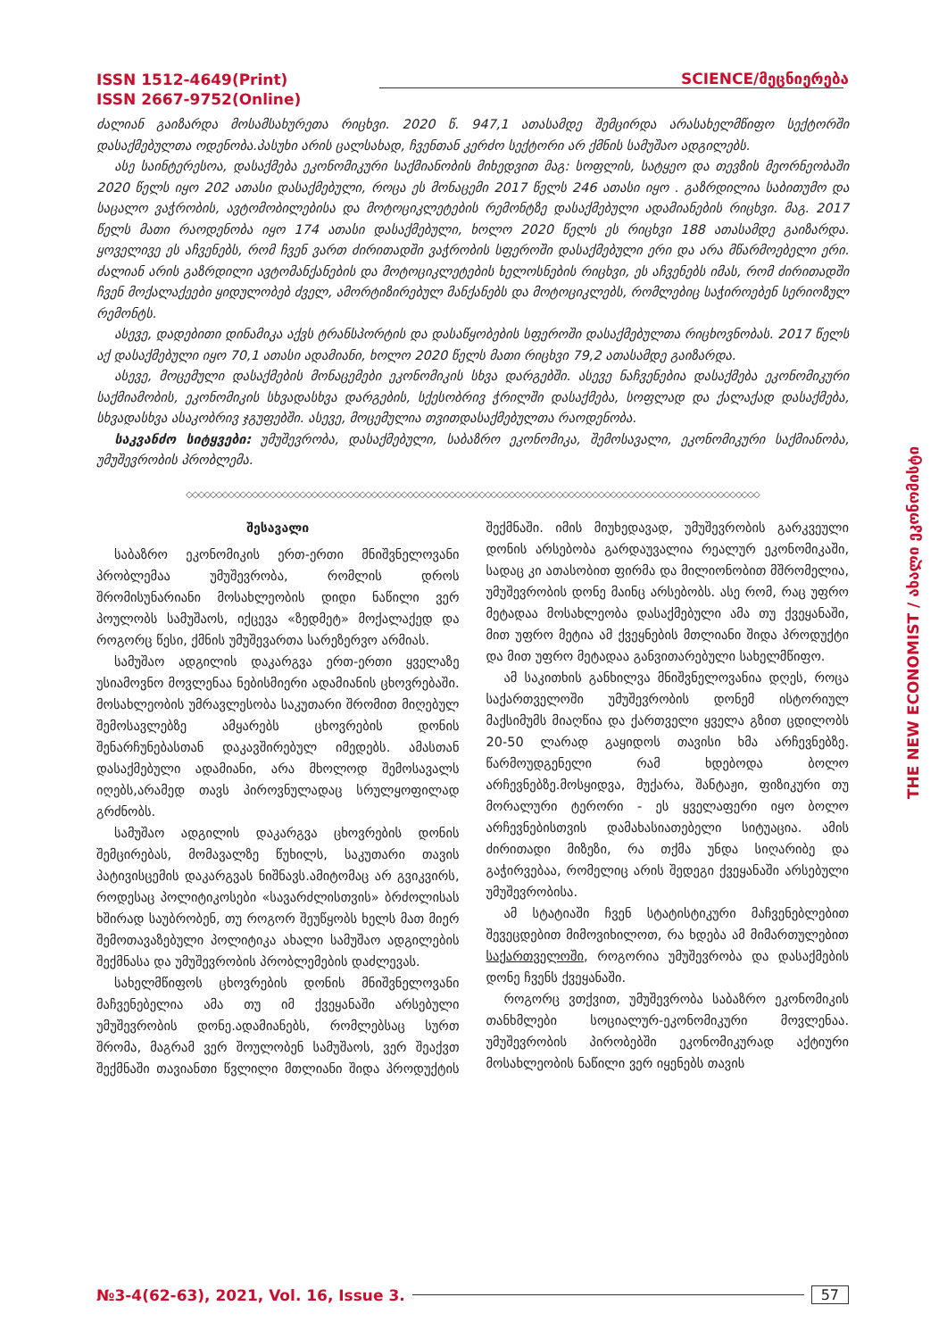ISSN 1512-4649(Print)
ISSN 2667-9752(Online)
SCIENCE/მეცნიერება
THE NEW ECONOMIST / ახალი ეკონომისტი
ძალიან გაიზარდა მოსამსახურეთა რიცხვი. 2020 წ. 947,1 ათასამდე შემცირდა არასახელმწიფო სექტორში დასაქმებულთა ოდენობა.პასუხი არის ცალსახად, ჩვენთან კერძო სექტორი არ ქმნის სამუშაო ადგილებს.
ასე საინტერესოა, დასაქმება ეკონომიკური საქმიანობის მიხედვით მაგ: სოფლის, სატყეო და თევზის მეორნეობაში 2020 წელს იყო 202 ათასი დასაქმებული, როცა ეს მონაცემი 2017 წელს 246 ათასი იყო . გაზრდილია საბითუმო და საცალო ვაჭრობის, ავტომობილებისა და მოტოციკლეტების რემონტზე დასაქმებული ადამიანების რიცხვი. მაგ. 2017 წელს მათი რაოდენობა იყო 174 ათასი დასაქმებული, ხოლო 2020 წელს ეს რიცხვი 188 ათასამდე გაიზარდა. ყოველივე ეს აჩვენებს, რომ ჩვენ ვართ ძირითადში ვაჭრობის სფეროში დასაქმებული ერი და არა მწარმოებელი ერი. ძალიან არის გაზრდილი ავტომანქანების და მოტოციკლეტების ხელოსნების რიცხვი, ეს აჩვენებს იმას, რომ ძირითადში ჩვენ მოქალაქეები ყიდულობებ ძველ, ამორტიზირებულ მანქანებს და მოტოციკლებს, რომლებიც საჭიროებენ სერიოზულ რემონტს.
ასევე, დადებითი დინამიკა აქვს ტრანსპორტის და დასაწყობების სფეროში დასაქმებულთა რიცხოვნობას. 2017 წელს აქ დასაქმებული იყო 70,1 ათასი ადამიანი, ხოლო 2020 წელს მათი რიცხვი 79,2 ათასამდე გაიზარდა.
ასევე, მოცემული დასაქმების მონაცემები ეკონომიკის სხვა დარგებში. ასევე ნაჩვენებია დასაქმება ეკონომიკური საქმიამობის, ეკონომიკის სხვადასხვა დარგების, სქესობრივ ჭრილში დასაქმება, სოფლად და ქალაქად დასაქმება, სხვადასხვა ასაკობრივ ჯგუფებში. ასევე, მოცემულია თვითდასაქმებულთა რაოდენობა.
საკვანძო სიტყვები: უმუშევრობა, დასაქმებული, საბაზრო ეკონომიკა, შემოსავალი, ეკონომიკური საქმიანობა, უმუშევრობის პრობლემა.
◇◇◇◇◇◇◇◇◇◇◇◇◇◇◇◇◇◇◇◇◇◇◇◇◇◇◇◇◇◇◇◇◇◇◇◇◇◇◇◇◇◇◇◇◇◇◇◇◇◇◇◇◇◇◇◇◇◇◇◇◇◇◇◇◇◇◇◇◇◇◇◇◇◇◇◇◇◇◇◇◇◇◇◇◇◇◇◇◇◇◇◇◇◇◇◇
შესავალი
საბაზრო ეკონომიკის ერთ-ერთი მნიშვნელოვანი პრობლემაა უმუშევრობა, რომლის დროს შრომისუნარიანი მოსახლეობის დიდი ნაწილი ვერ პოულობს სამუშაოს, იქცევა «ზედმეტ» მოქალაქედ და როგორც წესი, ქმნის უმუშევართა სარეზერვო არმიას.
სამუშაო ადგილის დაკარგვა ერთ-ერთი ყველაზე უსიამოვნო მოვლენაა ნებისმიერი ადამიანის ცხოვრებაში. მოსახლეობის უმრავლესობა საკუთარი შრომით მიღებულ შემოსავლებზე ამყარებს ცხოვრების დონის შენარჩუნებასთან დაკავშირებულ იმედებს. ამასთან დასაქმებული ადამიანი, არა მხოლოდ შემოსავალს იღებს,არამედ თავს პიროვნულადაც სრულყოფილად გრძნობს.
სამუშაო ადგილის დაკარგვა ცხოვრების დონის შემცირებას, მომავალზე წუხილს, საკუთარი თავის პატივისცემის დაკარგვას ნიშნავს.ამიტომაც არ გვიკვირს, როდესაც პოლიტიკოსები «სავარძლისთვის» ბრძოლისას ხშირად საუბრობენ, თუ როგორ შეუწყობს ხელს მათ მიერ შემოთავაზებული პოლიტიკა ახალი სამუშაო ადგილების შექმნასა და უმუშევრობის პრობლემების დაძლევას.
სახელმწიფოს ცხოვრების დონის მნიშვნელოვანი მაჩვენებელია ამა თუ იმ ქვეყანაში არსებული უმუშევრობის დონე.ადამიანებს, რომლებსაც სურთ შრომა, მაგრამ ვერ შოულობენ სამუშაოს, ვერ შეაქვთ შექმნაში თავიანთი წვლილი მთლიანი შიდა პროდუქტის შექმნაში. იმის მიუხედავად, უმუშევრობის გარკვეული დონის არსებობა გარდაუვალია რეალურ ეკონომიკაში, სადაც კი ათასობით ფირმა და მილიონობით მშრომელია, უმუშევრობის დონე მაინც არსებობს. ასე რომ, რაც უფრო მეტადაა მოსახლეობა დასაქმებული ამა თუ ქვეყანაში, მით უფრო მეტია ამ ქვეყნების მთლიანი შიდა პროდუქტი და მით უფრო მეტადაა განვითარებული სახელმწიფო.
ამ საკითხის განხილვა მნიშვნელოვანია დღეს, როცა საქართველოში უმუშევრობის დონემ ისტორიულ მაქსიმუმს მიაღწია და ქართველი ყველა გზით ცდილობს 20-50 ლარად გაყიდოს თავისი ხმა არჩევნებზე. წარმოუდგენელი რამ ხდებოდა ბოლო არჩევნებზე.მოსყიდვა, მუქარა, შანტაჟი, ფიზიკური თუ მორალური ტერორი - ეს ყველაფერი იყო ბოლო არჩევნებისთვის დამახასიათებელი სიტუაცია. ამის ძირითადი მიზეზი, რა თქმა უნდა სიღარიბე და გაჭირვებაა, რომელიც არის შედეგი ქვეყანაში არსებული უმუშევრობისა.
ამ სტატიაში ჩვენ სტატისტიკური მაჩვენებლებით შევეცდებით მიმოვიხილოთ, რა ხდება ამ მიმართულებით საქართველოში, როგორია უმუშევრობა და დასაქმების დონე ჩვენს ქვეყანაში.
როგორც ვთქვით, უმუშევრობა საბაზრო ეკონომიკის თანხმლები სოციალურ-ეკონომიკური მოვლენაა. უმუშევრობის პირობებში ეკონომიკურად აქტიური მოსახლეობის ნაწილი ვერ იყენებს თავის
№3-4(62-63), 2021, Vol. 16, Issue 3. 57